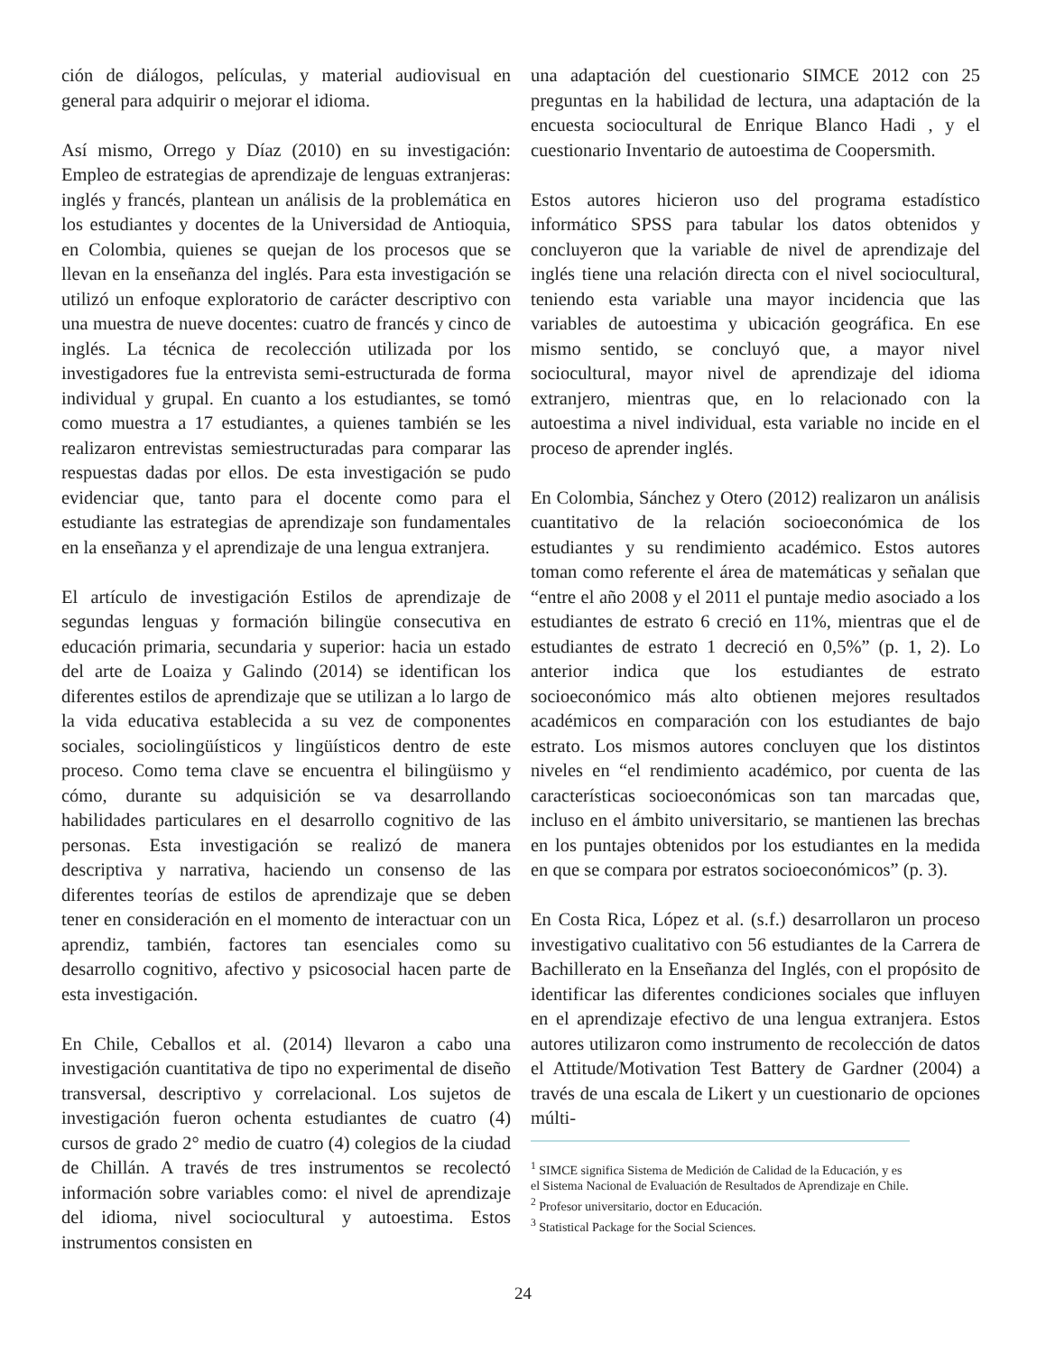ción de diálogos, películas, y material audiovisual en general para adquirir o mejorar el idioma.
Así mismo, Orrego y Díaz (2010) en su investigación: Empleo de estrategias de aprendizaje de lenguas extranjeras: inglés y francés, plantean un análisis de la problemática en los estudiantes y docentes de la Universidad de Antioquia, en Colombia, quienes se quejan de los procesos que se llevan en la enseñanza del inglés. Para esta investigación se utilizó un enfoque exploratorio de carácter descriptivo con una muestra de nueve docentes: cuatro de francés y cinco de inglés. La técnica de recolección utilizada por los investigadores fue la entrevista semi-estructurada de forma individual y grupal. En cuanto a los estudiantes, se tomó como muestra a 17 estudiantes, a quienes también se les realizaron entrevistas semiestructuradas para comparar las respuestas dadas por ellos. De esta investigación se pudo evidenciar que, tanto para el docente como para el estudiante las estrategias de aprendizaje son fundamentales en la enseñanza y el aprendizaje de una lengua extranjera.
El artículo de investigación Estilos de aprendizaje de segundas lenguas y formación bilingüe consecutiva en educación primaria, secundaria y superior: hacia un estado del arte de Loaiza y Galindo (2014) se identifican los diferentes estilos de aprendizaje que se utilizan a lo largo de la vida educativa establecida a su vez de componentes sociales, sociolingüísticos y lingüísticos dentro de este proceso. Como tema clave se encuentra el bilingüismo y cómo, durante su adquisición se va desarrollando habilidades particulares en el desarrollo cognitivo de las personas. Esta investigación se realizó de manera descriptiva y narrativa, haciendo un consenso de las diferentes teorías de estilos de aprendizaje que se deben tener en consideración en el momento de interactuar con un aprendiz, también, factores tan esenciales como su desarrollo cognitivo, afectivo y psicosocial hacen parte de esta investigación.
En Chile, Ceballos et al. (2014) llevaron a cabo una investigación cuantitativa de tipo no experimental de diseño transversal, descriptivo y correlacional. Los sujetos de investigación fueron ochenta estudiantes de cuatro (4) cursos de grado 2° medio de cuatro (4) colegios de la ciudad de Chillán. A través de tres instrumentos se recolectó información sobre variables como: el nivel de aprendizaje del idioma, nivel sociocultural y autoestima. Estos instrumentos consisten en
una adaptación del cuestionario SIMCE 2012 con 25 preguntas en la habilidad de lectura, una adaptación de la encuesta sociocultural de Enrique Blanco Hadi , y el cuestionario Inventario de autoestima de Coopersmith.
Estos autores hicieron uso del programa estadístico informático SPSS para tabular los datos obtenidos y concluyeron que la variable de nivel de aprendizaje del inglés tiene una relación directa con el nivel sociocultural, teniendo esta variable una mayor incidencia que las variables de autoestima y ubicación geográfica. En ese mismo sentido, se concluyó que, a mayor nivel sociocultural, mayor nivel de aprendizaje del idioma extranjero, mientras que, en lo relacionado con la autoestima a nivel individual, esta variable no incide en el proceso de aprender inglés.
En Colombia, Sánchez y Otero (2012) realizaron un análisis cuantitativo de la relación socioeconómica de los estudiantes y su rendimiento académico. Estos autores toman como referente el área de matemáticas y señalan que “entre el año 2008 y el 2011 el puntaje medio asociado a los estudiantes de estrato 6 creció en 11%, mientras que el de estudiantes de estrato 1 decreció en 0,5%” (p. 1, 2). Lo anterior indica que los estudiantes de estrato socioeconómico más alto obtienen mejores resultados académicos en comparación con los estudiantes de bajo estrato. Los mismos autores concluyen que los distintos niveles en “el rendimiento académico, por cuenta de las características socioeconómicas son tan marcadas que, incluso en el ámbito universitario, se mantienen las brechas en los puntajes obtenidos por los estudiantes en la medida en que se compara por estratos socioeconómicos” (p. 3).
En Costa Rica, López et al. (s.f.) desarrollaron un proceso investigativo cualitativo con 56 estudiantes de la Carrera de Bachillerato en la Enseñanza del Inglés, con el propósito de identificar las diferentes condiciones sociales que influyen en el aprendizaje efectivo de una lengua extranjera. Estos autores utilizaron como instrumento de recolección de datos el Attitude/Motivation Test Battery de Gardner (2004) a través de una escala de Likert y un cuestionario de opciones múlti-
<sup>1</sup> SIMCE significa Sistema de Medición de Calidad de la Educación, y es el Sistema Nacional de Evaluación de Resultados de Aprendizaje en Chile.
<sup>2</sup> Profesor universitario, doctor en Educación.
<sup>3</sup> Statistical Package for the Social Sciences.
24